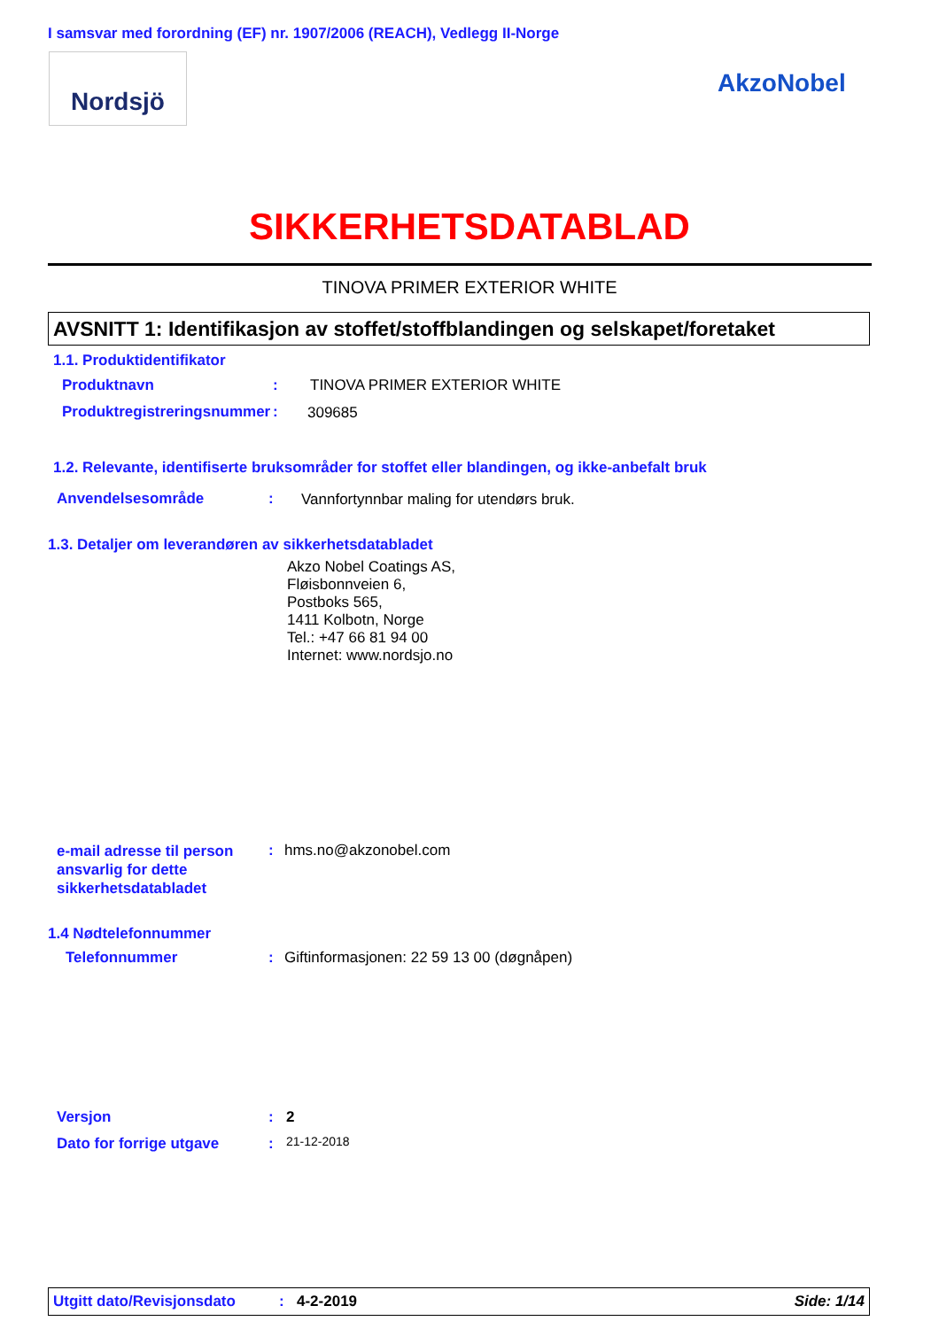I samsvar med forordning (EF) nr. 1907/2006 (REACH), Vedlegg II-Norge
Nordsjö
AkzoNobel
SIKKERHETSDATABLAD
TINOVA PRIMER EXTERIOR WHITE
AVSNITT 1: Identifikasjon av stoffet/stoffblandingen og selskapet/foretaket
1.1. Produktidentifikator
Produktnavn : TINOVA PRIMER EXTERIOR WHITE
Produktregistreringsnummer : 309685
1.2. Relevante, identifiserte bruksområder for stoffet eller blandingen, og ikke-anbefalt bruk
Anvendelsesområde :
Vannfortynnbar maling for utendørs bruk.
1.3. Detaljer om leverandøren av sikkerhetsdatabladet
Akzo Nobel Coatings AS,
Fløisbonnveien 6,
Postboks 565,
1411 Kolbotn, Norge
Tel.: +47 66 81 94 00
Internet: www.nordsjo.no
e-mail adresse til person
ansvarlig for dette
sikkerhetsdatabladet
: hms.no@akzonobel.com
1.4 Nødtelefonnummer
Telefonnummer :
Giftinformasjonen: 22 59 13 00 (døgnåpen)
Versjon : 2
Dato for forrige utgave : 21-12-2018
Utgitt dato/Revisjonsdato: 4-2-2019 Side: 1/14